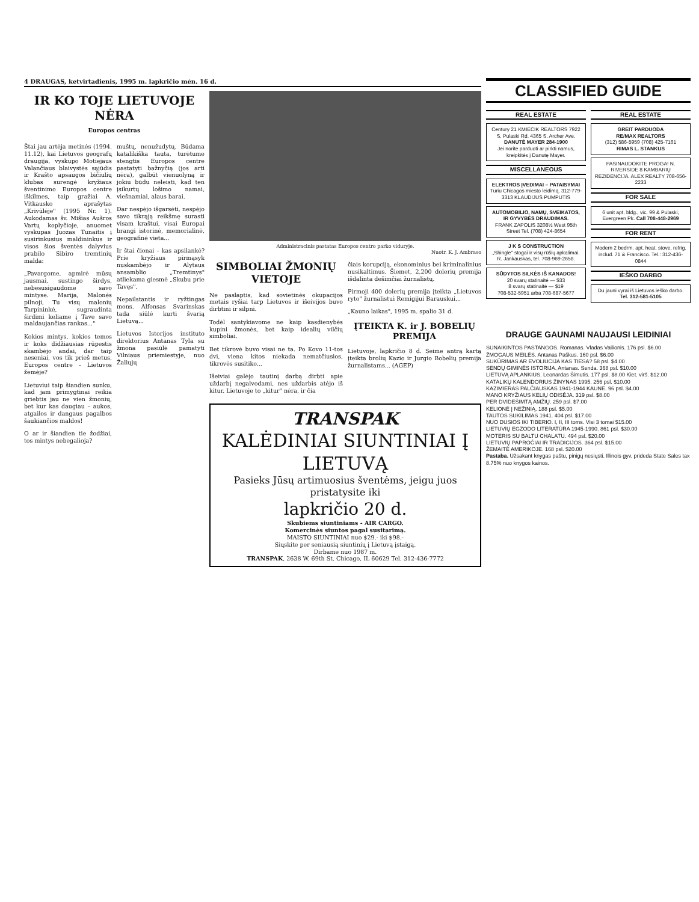4 DRAUGAS, ketvirtadienis, 1995 m. lapkričio mėn. 16 d.
IR KO TOJE LIETUVOJE NĖRA
Europos centras
Štai jau artėja metinės (1994. 11.12), kai Lietuvos geografų draugija, vyskupo Motiejaus Valančiaus blaivystės sąjūdis ir Krašto apsaugos bičiulių klubas surengė kryžiaus šventinimo Europos centre iškilmes, taip gražiai A. Vitkausko aprašytas „Krivūlėje" (1995 Nr. 1). Aukodamas šv. Mišias Aušros Vartų koplyčioje, anuomet vyskupas Juozas Tunaitis į susirinkusius maldininkus ir visos šios šventės dalyvius prabilo Sibiro tremtinių malda:
„Pavargome, apmirė mūsų jausmai, sustingo širdys, nebesusigaudome savo mintyse. Marija, Malonės pilnoji, Tu visų malonių Tarpininkė, sugraudinta širdimi keliame į Tave savo maldaujančias rankas..."
Kokios mintys, kokios temos ir koks didžiausias rūpestis skambėjo andai, dar taip neseniai, vos tik prieš metus, Europos centre – Lietuvos žemėje?
Lietuviui taip šiandien sunku, kad jam primygtinai reikia griebtis jau ne vien žmonių, bet kur kas daugiau – aukos, atgailos ir dangaus pagalbos šaukiančios maldos!
O ar ir šiandien tie žodžiai, tos mintys nebegalioja?
muštų, nenužudytų. Būdama katalikiška tauta, turėtume stengtis Europos centre pastatyti bažnyčią (jos arti nėra), galbūt vienuolyną ir jokiu būdu neleisti, kad ten įsikurtų lošimo namai, viešnamiai, alaus barai.
Dar nespėjo išgarsėti, nespėjo savo tikrąją reikšmę surasti visam kraštui, visai Europai brangi istorinė, memorialinė, geografinė vieta...
Ir štai čionai – kas apsilankė? Prie kryžiaus pirmąsyk nuskambėjo ir Alytaus ansamblio „Tremtinys" atliekama giesmė „Skubu prie Tavęs".
Nepailstantis ir ryžtingas mons. Alfonsas Svarinskas tada siūlė kurti švarią Lietuvą...
Lietuvos Istorijos instituto direktorius Antanas Tyla su žmona pasiūlė pamatyti Vilniaus priemiestyje, nuo Žaliųjų
Administracinis pastatas Europos centro parko viduryje.
Nuotr. K. J. Ambraso
SIMBOLIAI ŽMONIŲ VIETOJE
Ne paslaptis, kad sovietinės okupacijos metais ryšiai tarp Lietuvos ir išeivijos buvo dirbtini ir silpni.
Todėl santykiavome ne kaip kasdienybės kupini žmonės, bet kaip idealių vilčių simboliai.
Bet tikrovė buvo visai ne ta. Po Kovo 11-tos dvi, viena kitos niekada nematčiusios, tikrovės susitiko...
Išeiviai galėjo tautinį darbą dirbti apie uždarbį negalvodami, nes uždarbis atėjo iš kitur. Lietuvoje to „kitur" nėra, ir čia
čiais korupciją, ekonominius bei kriminalinius nusikaltimus. Šiemet, 2,200 dolerių premija išdalinta dešimčiai žurnalistų.
Pirmoji 400 dolerių premija įteikta „Lietuvos ryto" žurnalistui Remigijui Barauskui...
„Kauno laikas", 1995 m. spalio 31 d.
ĮTEIKTA K. ir J. BOBELIŲ PREMIJA
Lietuvoje, lapkričio 8 d. Seime antrą kartą įteikta brolių Kazio ir Jurgio Bobelių premija žurnalistams... (AGEP)
TRANSPAK
KALĖDINIAI SIUNTINIAI Į LIETUVĄ
Pasieks Jūsų artimuosius šventėms, jeigu juos pristatysite iki
lapkričio 20 d.
Skubiems siuntiniams - AIR CARGO.
Komercinės siuntos pagal susitarimą.
MAISTO SIUNTINIAI nuo $29.- iki $98.-
Siųskite per seniausią siuntinių į Lietuvą įstaigą.
Dirbame nuo 1987 m.
TRANSPAK, 2638 W. 69th St. Chicago, IL 60629 Tel. 312-436-7772
CLASSIFIED GUIDE
REAL ESTATE
Century 21 KMIECIK REALTORS 7922 S. Pulaski Rd. 4365 S. Archer Ave.
DANUTĖ MAYER 284-1900
Jei norite parduoti ar pirkti namus, kreipkitės į Danutę Mayer.
MISCELLANEOUS
ELEKTROS ĮVEDIMAI – PATAISYMAI
Turiu Chicagos miesto leidimą. 312-779-3313 KLAUDIJUS PUMPUTIS
AUTOMOBILIO, NAMŲ, SVEIKATOS, IR GYVYBĖS DRAUDIMAS.
FRANK ZAPOLIS 3208½ West 95th Street Tel. (708) 424-8654
J K S CONSTRUCTION
„Shingle" stogai ir visų rūšių apkalimai. R. Jankauskas, tel. 708-969-2658.
SŪDYTOS SILKĖS IŠ KANADOS!
20 svarų statinaitė — $33
8 svarų statinaitė — $19
708-532-5951 arba 708-687-5677
REAL ESTATE
GREIT PARDUODA
RE/MAX REALTORS
(312) 586-5959 (708) 425-7161
RIMAS L. STANKUS
PASINAUDOKITE PROGA! N. RIVERSIDE 8 KAMBARIŲ REZIDENCIJA. ALEX REALTY 708-656-2233
FOR SALE
6 unit apt. bldg., vic. 99 & Pulaski, Evergreen Pk. Call 708-448-2969
FOR RENT
Modern 2 bedrm. apt. heat, stove, refrig. includ. 71 & Francisco. Tel.: 312-436-0844
IEŠKO DARBO
Du jauni vyrai iš Lietuvos ieško darbo. Tel. 312-581-5105
DRAUGE GAUNAMI NAUJAUSI LEIDINIAI
SUNAIKINTOS PASTANGOS. Romanas. Vladas Vailionis. 176 psl. $6.00
ŽMOGAUS MEILĖS. Antanas Paškus. 160 psl. $6.00
SUKŪRIMAS AR EVOLIUCIJA KAS TIESA? 58 psl. $4.00
SENDŲ GIMINĖS ISTORIJA. Antanas. Senda. 368 psl. $10.00
LIETUVĄ APLANKIUS. Leonardas Šimutis. 177 psl. $8.00 Kiet. virš. $12.00
KATALIKŲ KALENDORIUS ŽINYNAS 1995. 256 psl. $10.00
KAZIMIERAS PALČIAUSKAS 1941-1944 KAUNE. 96 psl. $4.00
MANO KRYŽIAUS KELIŲ ODISĖJA. 319 psl. $8.00
PER DVIDEŠIMTĄ AMŽIŲ. 259 psl. $7.00
KELIONĖ Į NEŽINIĄ. 188 psl. $5.00
TAUTOS SUKILIMAS 1941. 404 psl. $17.00
NUO DUSIOS IKI TIBERIO. I, II, III toms. Visi 3 tomai $15.00
LIETUVIŲ EGZODO LITERATŪRA 1945-1990. 861 psl. $30.00
MOTERIS SU BALTU CHALATU. 494 psl. $20.00
LIETUVIŲ PAPROČIAI IR TRADICIJOS. 364 psl. $15.00
ŽEMAITĖ AMERIKOJE. 168 psl. $20.00
Pastaba. Užsakant knygas paštu, pinigų nesiųsti. Illinois gyv. prideda State Sales tax 8.75% nuo knygos kainos.